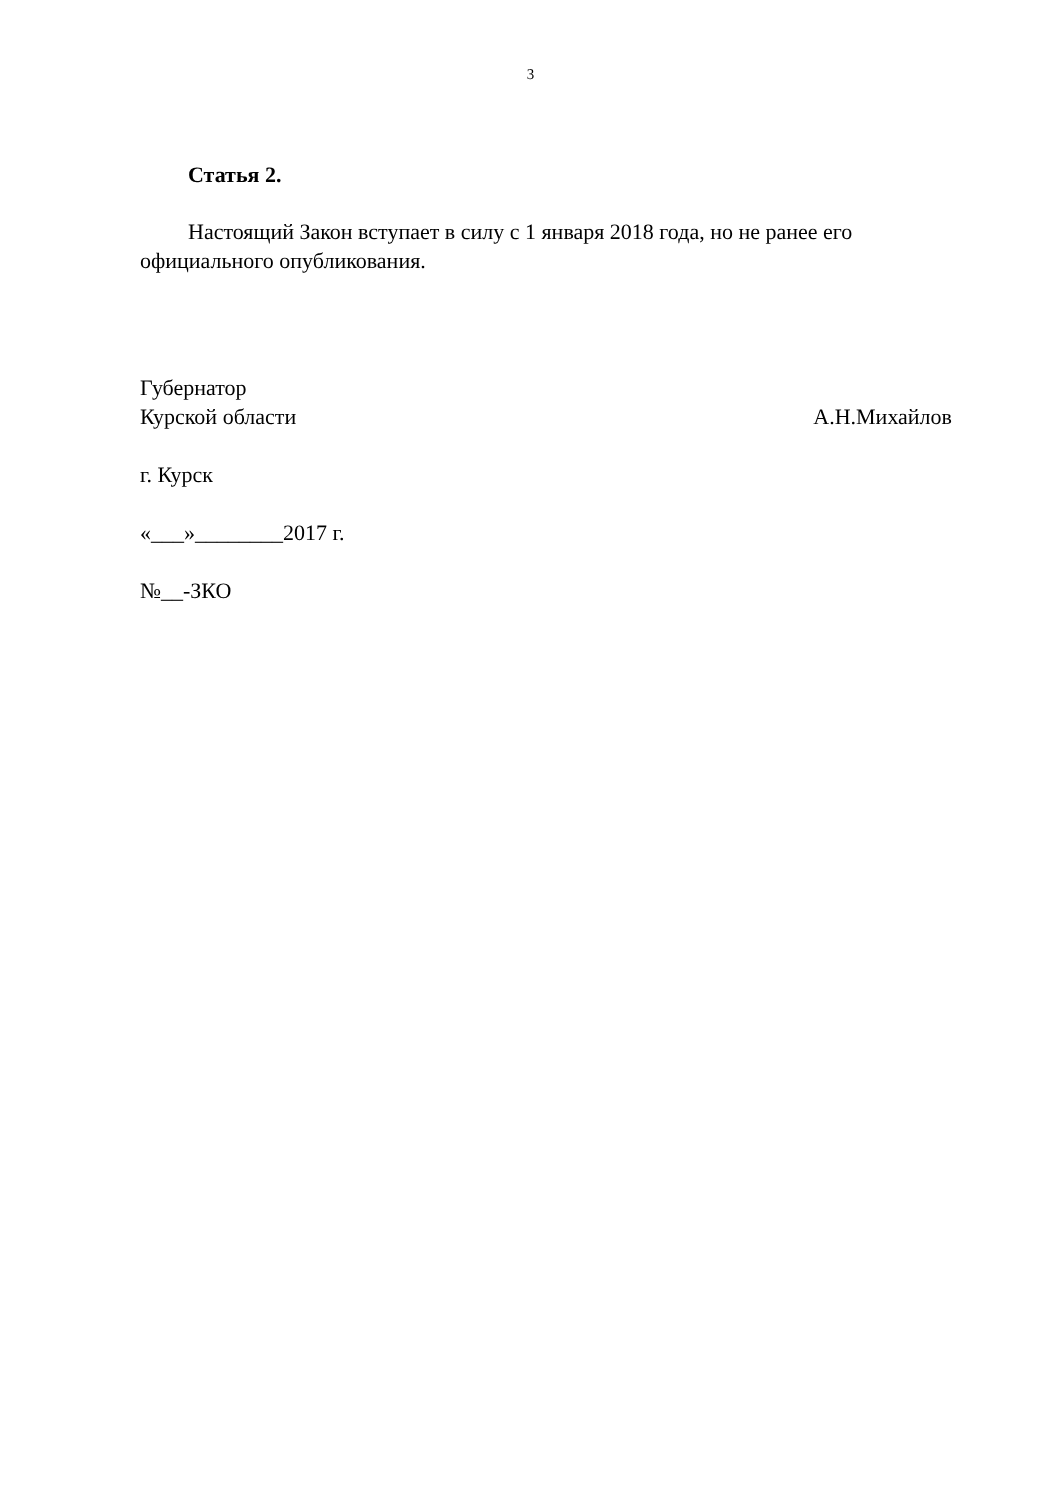3
Статья 2.
Настоящий Закон вступает в силу с 1 января 2018 года, но не ранее его официального опубликования.
Губернатор
Курской области А.Н.Михайлов
г. Курск
«___»________2017 г.
№__-ЗКО